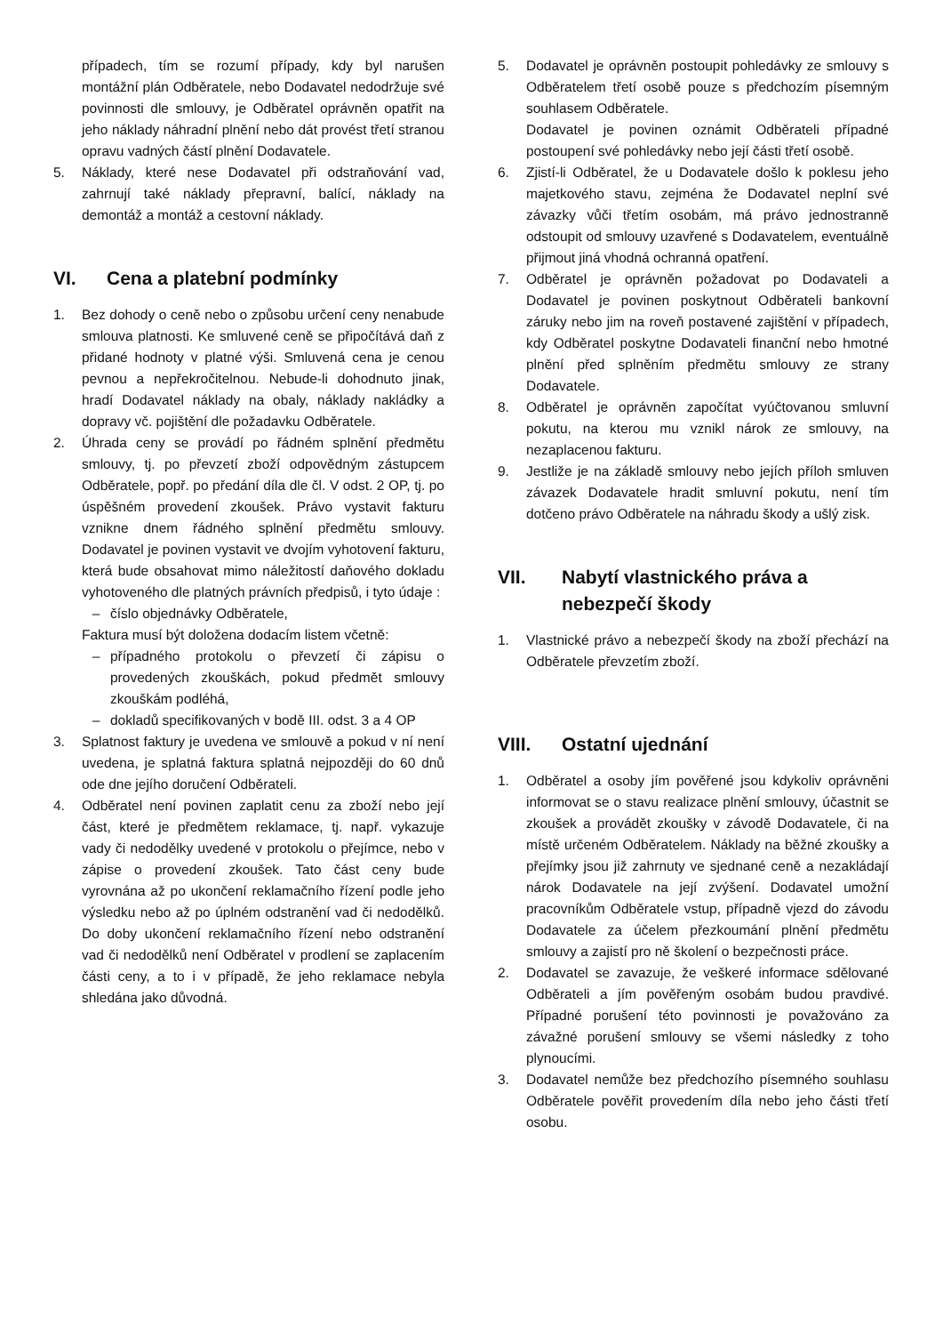případech, tím se rozumí případy, kdy byl narušen montážní plán Odběratele, nebo Dodavatel nedodržuje své povinnosti dle smlouvy, je Odběratel oprávněn opatřit na jeho náklady náhradní plnění nebo dát provést třetí stranou opravu vadných částí plnění Dodavatele.
5. Náklady, které nese Dodavatel při odstraňování vad, zahrnují také náklady přepravní, balící, náklady na demontáž a montáž a cestovní náklady.
VI. Cena a platební podmínky
1. Bez dohody o ceně nebo o způsobu určení ceny nenabude smlouva platnosti. Ke smluvené ceně se připočítává daň z přidané hodnoty v platné výši. Smluvená cena je cenou pevnou a nepřekročitelnou. Nebude-li dohodnuto jinak, hradí Dodavatel náklady na obaly, náklady nakládky a dopravy vč. pojištění dle požadavku Odběratele.
2. Úhrada ceny se provádí po řádném splnění předmětu smlouvy, tj. po převzetí zboží odpovědným zástupcem Odběratele, popř. po předání díla dle čl. V odst. 2 OP, tj. po úspěšném provedení zkoušek. Právo vystavit fakturu vznikne dnem řádného splnění předmětu smlouvy. Dodavatel je povinen vystavit ve dvojím vyhotovení fakturu, která bude obsahovat mimo náležitostí daňového dokladu vyhotoveného dle platných právních předpisů, i tyto údaje :
– číslo objednávky Odběratele,
Faktura musí být doložena dodacím listem včetně:
– případného protokolu o převzetí či zápisu o provedených zkouškách, pokud předmět smlouvy zkouškám podléhá,
– dokladů specifikovaných v bodě III. odst. 3 a 4 OP
3. Splatnost faktury je uvedena ve smlouvě a pokud v ní není uvedena, je splatná faktura splatná nejpozději do 60 dnů ode dne jejího doručení Odběrateli.
4. Odběratel není povinen zaplatit cenu za zboží nebo její část, které je předmětem reklamace, tj. např. vykazuje vady či nedodělky uvedené v protokolu o přejímce, nebo v zápise o provedení zkoušek. Tato část ceny bude vyrovnána až po ukončení reklamačního řízení podle jeho výsledku nebo až po úplném odstranění vad či nedodělků. Do doby ukončení reklamačního řízení nebo odstranění vad či nedodělků není Odběratel v prodlení se zaplacením části ceny, a to i v případě, že jeho reklamace nebyla shledána jako důvodná.
5. Dodavatel je oprávněn postoupit pohledávky ze smlouvy s Odběratelem třetí osobě pouze s předchozím písemným souhlasem Odběratele.
Dodavatel je povinen oznámit Odběrateli případné postoupení své pohledávky nebo její části třetí osobě.
6. Zjistí-li Odběratel, že u Dodavatele došlo k poklesu jeho majetkového stavu, zejména že Dodavatel neplní své závazky vůči třetím osobám, má právo jednostranně odstoupit od smlouvy uzavřené s Dodavatelem, eventuálně přijmout jiná vhodná ochranná opatření.
7. Odběratel je oprávněn požadovat po Dodavateli a Dodavatel je povinen poskytnout Odběrateli bankovní záruky nebo jim na roveň postavené zajištění v případech, kdy Odběratel poskytne Dodavateli finanční nebo hmotné plnění před splněním předmětu smlouvy ze strany Dodavatele.
8. Odběratel je oprávněn započítat vyúčtovanou smluvní pokutu, na kterou mu vznikl nárok ze smlouvy, na nezaplacenou fakturu.
9. Jestliže je na základě smlouvy nebo jejích příloh smluven závazek Dodavatele hradit smluvní pokutu, není tím dotčeno právo Odběratele na náhradu škody a ušlý zisk.
VII. Nabytí vlastnického práva a nebezpečí škody
1. Vlastnické právo a nebezpečí škody na zboží přechází na Odběratele převzetím zboží.
VIII. Ostatní ujednání
1. Odběratel a osoby jím pověřené jsou kdykoliv oprávněni informovat se o stavu realizace plnění smlouvy, účastnit se zkoušek a provádět zkoušky v závodě Dodavatele, či na místě určeném Odběratelem. Náklady na běžné zkoušky a přejímky jsou již zahrnuty ve sjednané ceně a nezakládají nárok Dodavatele na její zvýšení. Dodavatel umožní pracovníkům Odběratele vstup, případně vjezd do závodu Dodavatele za účelem přezkoumání plnění předmětu smlouvy a zajistí pro ně školení o bezpečnosti práce.
2. Dodavatel se zavazuje, že veškeré informace sdělované Odběrateli a jím pověřeným osobám budou pravdivé. Případné porušení této povinnosti je považováno za závažné porušení smlouvy se všemi následky z toho plynoucími.
3. Dodavatel nemůže bez předchozího písemného souhlasu Odběratele pověřit provedením díla nebo jeho části třetí osobu.